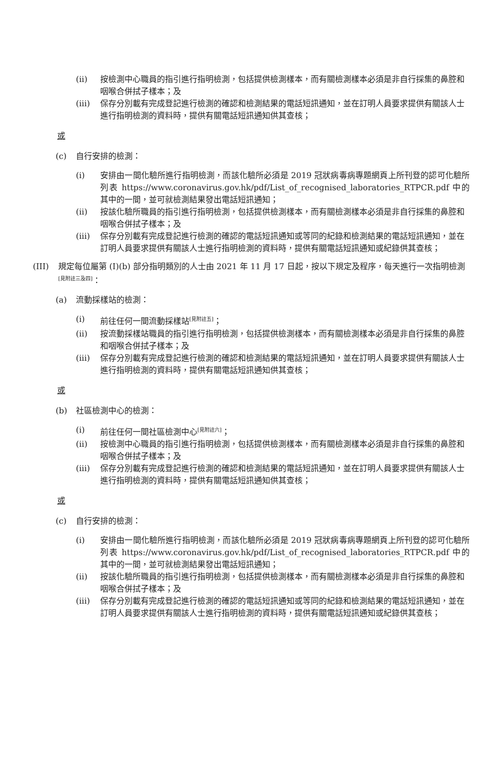(ii) 按檢測中心職員的指引進行指明檢測，包括提供檢測樣本，而有關檢測樣本必須是非自行採集的鼻腔和咽喉合併拭子樣本；及
(iii) 保存分別載有完成登記進行檢測的確認和檢測結果的電話短訊通知，並在訂明人員要求提供有關該人士進行指明檢測的資料時，提供有關電話短訊通知供其查核；
或
(c) 自行安排的檢測：
(i) 安排由一間化驗所進行指明檢測，而該化驗所必須是 2019 冠狀病毒病專題網頁上所刊登的認可化驗所列表 https://www.coronavirus.gov.hk/pdf/List_of_recognised_laboratories_RTPCR.pdf 中的其中的一間，並可就檢測結果發出電話短訊通知；
(ii) 按該化驗所職員的指引進行指明檢測，包括提供檢測樣本，而有關檢測樣本必須是非自行採集的鼻腔和咽喉合併拭子樣本；及
(iii) 保存分別載有完成登記進行檢測的確認的電話短訊通知或等同的紀錄和檢測結果的電話短訊通知，並在訂明人員要求提供有關該人士進行指明檢測的資料時，提供有關電話短訊通知或紀錄供其查核；
(III) 規定每位屬第 (I)(b) 部分指明類別的人士由 2021 年 11 月 17 日起，按以下規定及程序，每天進行一次指明檢測<sup>[見附註三及四]</sup>：
(a) 流動採樣站的檢測：
(i) 前往任何一間流動採樣站<sup>[見附註五]</sup>；
(ii) 按流動採樣站職員的指引進行指明檢測，包括提供檢測樣本，而有關檢測樣本必須是非自行採集的鼻腔和咽喉合併拭子樣本；及
(iii) 保存分別載有完成登記進行檢測的確認和檢測結果的電話短訊通知，並在訂明人員要求提供有關該人士進行指明檢測的資料時，提供有關電話短訊通知供其查核；
或
(b) 社區檢測中心的檢測：
(i) 前往任何一間社區檢測中心<sup>[見附註六]</sup>；
(ii) 按檢測中心職員的指引進行指明檢測，包括提供檢測樣本，而有關檢測樣本必須是非自行採集的鼻腔和咽喉合併拭子樣本；及
(iii) 保存分別載有完成登記進行檢測的確認和檢測結果的電話短訊通知，並在訂明人員要求提供有關該人士進行指明檢測的資料時，提供有關電話短訊通知供其查核；
或
(c) 自行安排的檢測：
(i) 安排由一間化驗所進行指明檢測，而該化驗所必須是 2019 冠狀病毒病專題網頁上所刊登的認可化驗所列表 https://www.coronavirus.gov.hk/pdf/List_of_recognised_laboratories_RTPCR.pdf 中的其中的一間，並可就檢測結果發出電話短訊通知；
(ii) 按該化驗所職員的指引進行指明檢測，包括提供檢測樣本，而有關檢測樣本必須是非自行採集的鼻腔和咽喉合併拭子樣本；及
(iii) 保存分別載有完成登記進行檢測的確認的電話短訊通知或等同的紀錄和檢測結果的電話短訊通知，並在訂明人員要求提供有關該人士進行指明檢測的資料時，提供有關電話短訊通知或紀錄供其查核；